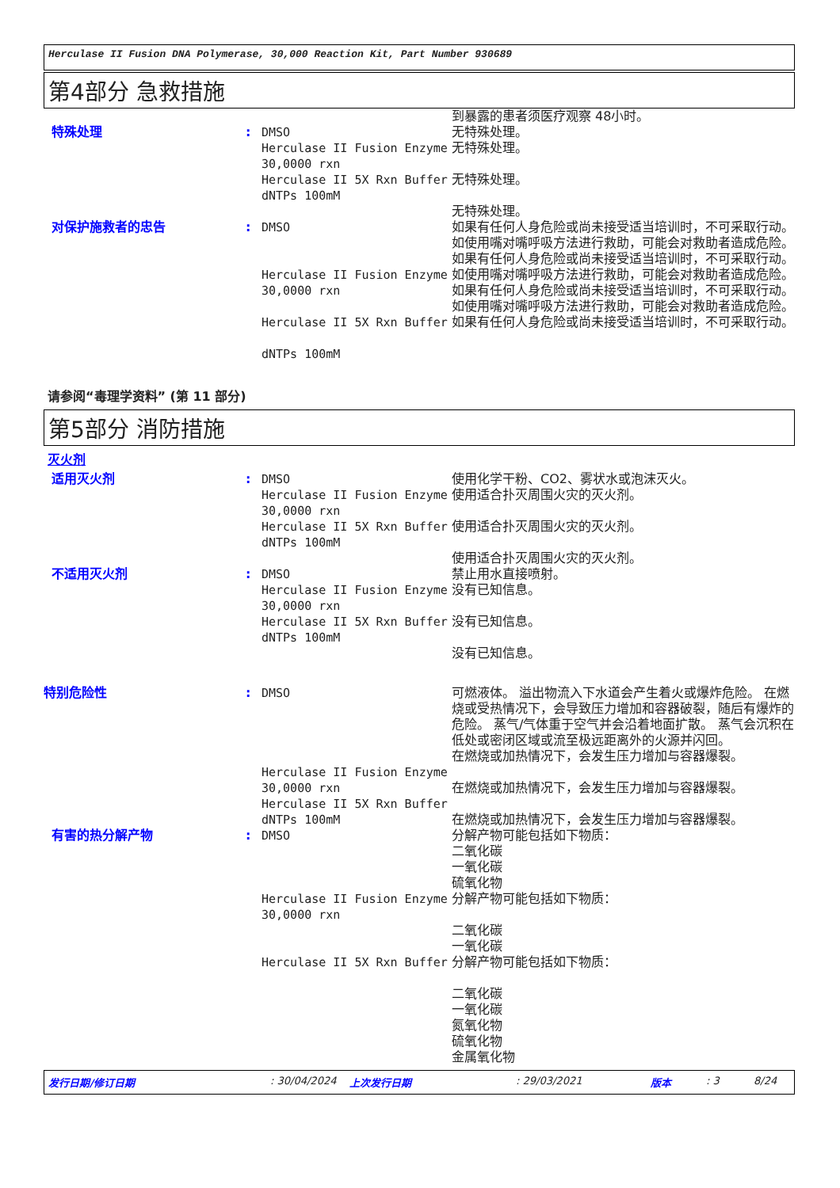Herculase II Fusion DNA Polymerase, 30,000 Reaction Kit, Part Number 930689
第4部分 急救措施
| | | | 到暴露的患者须医疗观察 48小时。 |
| 特殊处理 | : | DMSO Herculase II Fusion Enzyme 30,0000 rxn Herculase II 5X Rxn Buffer dNTPs 100mM | 无特殊处理。 无特殊处理。 无特殊处理。 无特殊处理。 |
| 对保护施救者的忠告 | : | DMSO Herculase II Fusion Enzyme 30,0000 rxn Herculase II 5X Rxn Buffer dNTPs 100mM | 如果有任何人身危险或尚未接受适当培训时，不可采取行动。 如使用嘴对嘴呼吸方法进行救助，可能会对救助者造成危险。 如果有任何人身危险或尚未接受适当培训时，不可采取行动。 如使用嘴对嘴呼吸方法进行救助，可能会对救助者造成危险。 如果有任何人身危险或尚未接受适当培训时，不可采取行动。 如使用嘴对嘴呼吸方法进行救助，可能会对救助者造成危险。 如果有任何人身危险或尚未接受适当培训时，不可采取行动。 |
请参阅“毒理学资料” (第 11 部分)
第5部分 消防措施
灭火剂
| 适用灭火剂 | : | DMSO Herculase II Fusion Enzyme 30,0000 rxn Herculase II 5X Rxn Buffer dNTPs 100mM | 使用化学干粉、CO2、雾状水或泡沫灭火。 使用适合扑灭周围火灾的灭火剂。 使用适合扑灭周围火灾的灭火剂。 使用适合扑灭周围火灾的灭火剂。 |
| 不适用灭火剂 | : | DMSO Herculase II Fusion Enzyme 30,0000 rxn Herculase II 5X Rxn Buffer dNTPs 100mM | 禁止用水直接喷射。 没有已知信息。 没有已知信息。 没有已知信息。 |
| 特别危险性 | : | DMSO Herculase II Fusion Enzyme 30,0000 rxn Herculase II 5X Rxn Buffer dNTPs 100mM | 可燃液体。 溢出物流入下水道会产生着火或爆炸危险。 在燃烧或受热情况下，会导致压力增加和容器破裂，随后有爆炸的危险。 蒸气/气体重于空气并会沿着地面扩散。 蒸气会沉积在低处或密闭区域或流至极远距离外的火源并闪回。 在燃烧或加热情况下，会发生压力增加与容器爆裂。 在燃烧或加热情况下，会发生压力增加与容器爆裂。 在燃烧或加热情况下，会发生压力增加与容器爆裂。 |
| 有害的热分解产物 | : | DMSO Herculase II Fusion Enzyme 30,0000 rxn Herculase II 5X Rxn Buffer | 分解产物可能包括如下物质： 二氧化碳 一氧化碳 硫氧化物 分解产物可能包括如下物质： 二氧化碳 一氧化碳 分解产物可能包括如下物质： 二氧化碳 一氧化碳 氮氧化物 硫氧化物 金属氧化物 |
发行日期/修订日期: 30/04/2024 上次发行日期: 29/03/2021 版本: 3 8/24